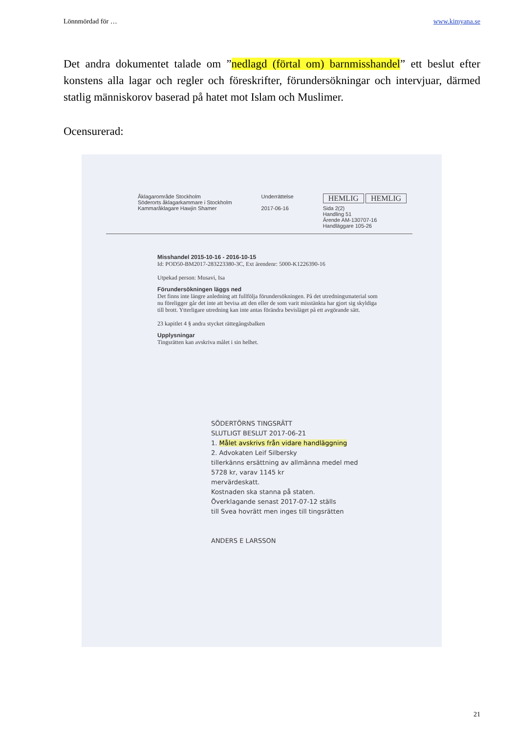Lönnmördad för … www.kimyana.se
Det andra dokumentet talade om ”nedlagd (förtal om) barnmisshandel” ett beslut efter konstens alla lagar och regler och föreskrifter, förundersökningar och intervjuar, därmed statlig människorov baserad på hatet mot Islam och Muslimer.
Ocensurerad:
Åklagarområde Stockholm
Söderorts åklagarkammare i Stockholm
Kammaråklagare Hawjin Shamer
Underrättelse
2017-06-16
HEMLIG HEMLIG
Sida 2(2)
Handling 51
Ärende AM-130707-16
Handläggare 105-26
Misshandel 2015-10-16 - 2016-10-15
Id: POD50-BM2017-283223380-3C, Ext ärendenr: 5000-K1226390-16
Utpekad person: Musavi, Isa
Förundersökningen läggs ned
Det finns inte längre anledning att fullfölja förundersökningen. På det utredningsmaterial som nu föreligger går det inte att bevisa att den eller de som varit misstänkta har gjort sig skyldiga till brott. Ytterligare utredning kan inte antas förändra bevisläget på ett avgörande sätt.
23 kapitlet 4 § andra stycket rättegångsbalken
Upplysningar
Tingsrätten kan avskriva målet i sin helhet.
SÖDERTÖRNS TINGSRÄTT
SLUTLIGT BESLUT 2017-06-21
1. Målet avskrivs från vidare handläggning
2. Advokaten Leif Silbersky
tillerkänns ersättning av allmänna medel med
5728 kr, varav 1145 kr
mervärdeskatt.
Kostnaden ska stanna på staten.
Överklagande senast 2017-07-12 ställs
till Svea hovrätt men inges till tingsrätten
ANDERS E LARSSON
21